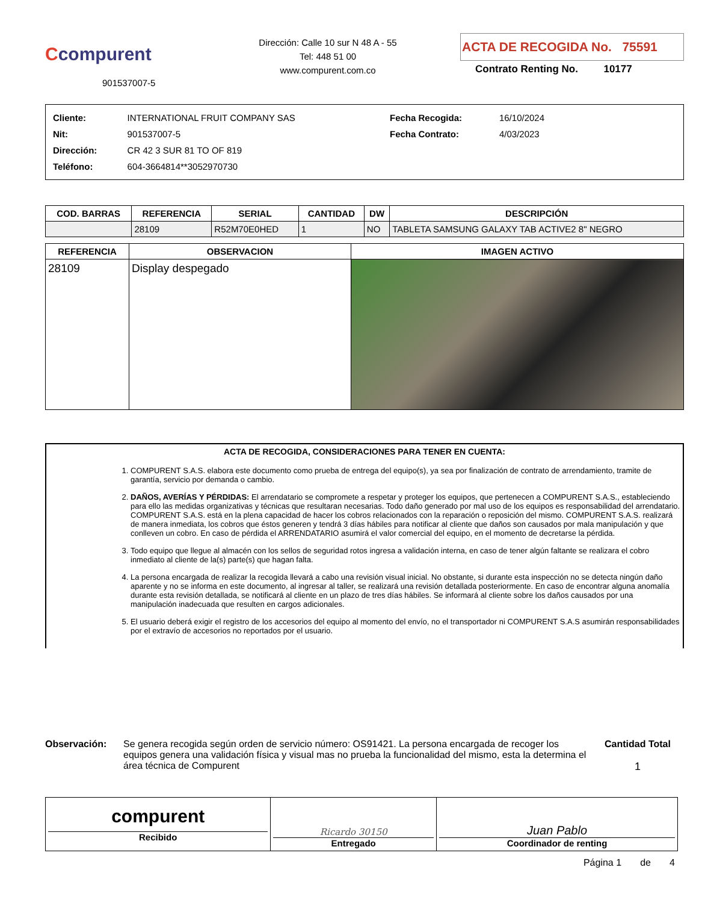Ccompurent
901537007-5
Dirección: Calle 10 sur N 48 A - 55
Tel: 448 51 00
www.compurent.com.co
ACTA DE RECOGIDA No. 75591
Contrato Renting No. 10177
| Cliente: | INTERNATIONAL FRUIT COMPANY SAS |
| Nit: | 901537007-5 |
| Dirección: | CR 42 3 SUR 81 TO OF 819 |
| Teléfono: | 604-3664814**3052970730 |
| Fecha Recogida: | 16/10/2024 |
| Fecha Contrato: | 4/03/2023 |
| COD. BARRAS | REFERENCIA | SERIAL | CANTIDAD | DW | DESCRIPCIÓN |
| --- | --- | --- | --- | --- | --- |
| | 28109 | R52M70E0HED | 1 | NO | TABLETA SAMSUNG GALAXY TAB ACTIVE2 8" NEGRO |
| REFERENCIA | OBSERVACION | IMAGEN ACTIVO |
| --- | --- | --- |
| 28109 | Display despegado | |
ACTA DE RECOGIDA, CONSIDERACIONES PARA TENER EN CUENTA:
1. COMPURENT S.A.S. elabora este documento como prueba de entrega del equipo(s), ya sea por finalización de contrato de arrendamiento, tramite de garantía, servicio por demanda o cambio.
2. DAÑOS, AVERÍAS Y PÉRDIDAS: El arrendatario se compromete a respetar y proteger los equipos, que pertenecen a COMPURENT S.A.S., estableciendo para ello las medidas organizativas y técnicas que resultaran necesarias. Todo daño generado por mal uso de los equipos es responsabilidad del arrendatario. COMPURENT S.A.S. está en la plena capacidad de hacer los cobros relacionados con la reparación o reposición del mismo. COMPURENT S.A.S. realizará de manera inmediata, los cobros que éstos generen y tendrá 3 días hábiles para notificar al cliente que daños son causados por mala manipulación y que conlleven un cobro. En caso de pérdida el ARRENDATARIO asumirá el valor comercial del equipo, en el momento de decretarse la pérdida.
3. Todo equipo que llegue al almacén con los sellos de seguridad rotos ingresa a validación interna, en caso de tener algún faltante se realizara el cobro inmediato al cliente de la(s) parte(s) que hagan falta.
4. La persona encargada de realizar la recogida llevará a cabo una revisión visual inicial. No obstante, si durante esta inspección no se detecta ningún daño aparente y no se informa en este documento, al ingresar al taller, se realizará una revisión detallada posteriormente. En caso de encontrar alguna anomalía durante esta revisión detallada, se notificará al cliente en un plazo de tres días hábiles. Se informará al cliente sobre los daños causados por una manipulación inadecuada que resulten en cargos adicionales.
5. El usuario deberá exigir el registro de los accesorios del equipo al momento del envío, no el transportador ni COMPURENT S.A.S asumirán responsabilidades por el extravío de accesorios no reportados por el usuario.
Observación: Se genera recogida según orden de servicio número: OS91421. La persona encargada de recoger los equipos genera una validación física y visual mas no prueba la funcionalidad del mismo, esta la determina el área técnica de Compurent
Cantidad Total
1
| compurent Recibido | Ricardo 30150 Entregado | Juan Pablo Coordinador de renting |
Página 1 de 4